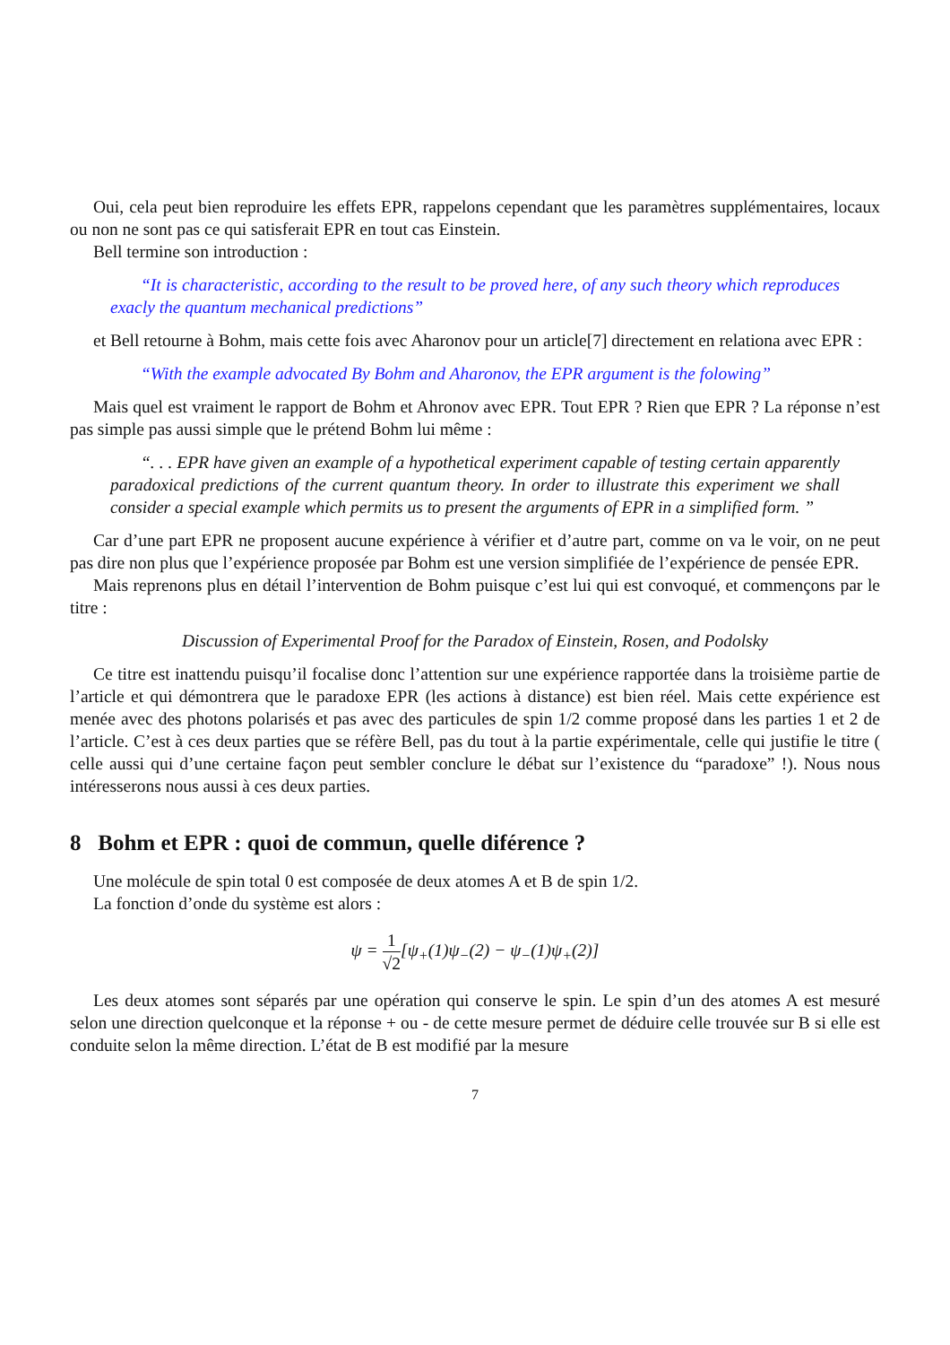Oui, cela peut bien reproduire les effets EPR, rappelons cependant que les paramètres supplémentaires, locaux ou non ne sont pas ce qui satisferait EPR en tout cas Einstein.
Bell termine son introduction :
“It is characteristic, according to the result to be proved here, of any such theory which reproduces exacly the quantum mechanical predictions”
et Bell retourne à Bohm, mais cette fois avec Aharonov pour un article[7] directement en relationa avec EPR :
“With the example advocated By Bohm and Aharonov, the EPR argument is the folowing”
Mais quel est vraiment le rapport de Bohm et Ahronov avec EPR. Tout EPR ? Rien que EPR ? La réponse n’est pas simple pas aussi simple que le prétend Bohm lui même :
“. . . EPR have given an example of a hypothetical experiment capable of testing certain apparently paradoxical predictions of the current quantum theory. In order to illustrate this experiment we shall consider a special example which permits us to present the arguments of EPR in a simplified form. ”
Car d’une part EPR ne proposent aucune expérience à vérifier et d’autre part, comme on va le voir, on ne peut pas dire non plus que l’expérience proposée par Bohm est une version simplifiée de l’expérience de pensée EPR.
Mais reprenons plus en détail l’intervention de Bohm puisque c’est lui qui est convoqué, et commençons par le titre :
Discussion of Experimental Proof for the Paradox of Einstein, Rosen, and Podolsky
Ce titre est inattendu puisqu’il focalise donc l’attention sur une expérience rapportée dans la troisième partie de l’article et qui démontrera que le paradoxe EPR (les actions à distance) est bien réel. Mais cette expérience est menée avec des photons polarisés et pas avec des particules de spin 1/2 comme proposé dans les parties 1 et 2 de l’article. C’est à ces deux parties que se réfère Bell, pas du tout à la partie expérimentale, celle qui justifie le titre ( celle aussi qui d’une certaine façon peut sembler conclure le débat sur l’existence du “paradoxe” !). Nous nous intéresserons nous aussi à ces deux parties.
8 Bohm et EPR : quoi de commun, quelle diférence ?
Une molécule de spin total 0 est composée de deux atomes A et B de spin 1/2.
La fonction d’onde du système est alors :
ψ = 1 √2[ψ<sub>+</sub>(1)ψ<sub>−</sub>(2) − ψ<sub>−</sub>(1)ψ<sub>+</sub>(2)]
Les deux atomes sont séparés par une opération qui conserve le spin. Le spin d’un des atomes A est mesuré selon une direction quelconque et la réponse + ou - de cette mesure permet de déduire celle trouvée sur B si elle est conduite selon la même direction. L’état de B est modifié par la mesure
7